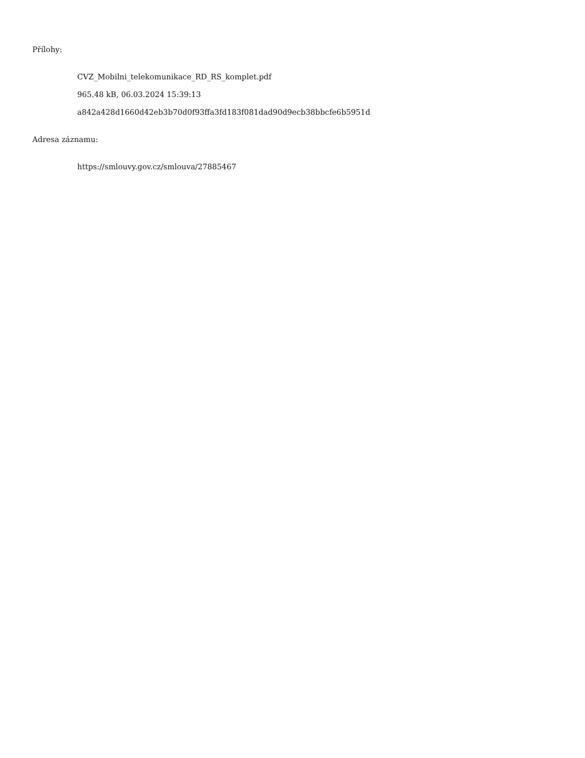Přílohy:
CVZ_Mobilni_telekomunikace_RD_RS_komplet.pdf
965.48 kB, 06.03.2024 15:39:13
a842a428d1660d42eb3b70d0f93ffa3fd183f081dad90d9ecb38bbcfe6b5951d
Adresa záznamu:
https://smlouvy.gov.cz/smlouva/27885467